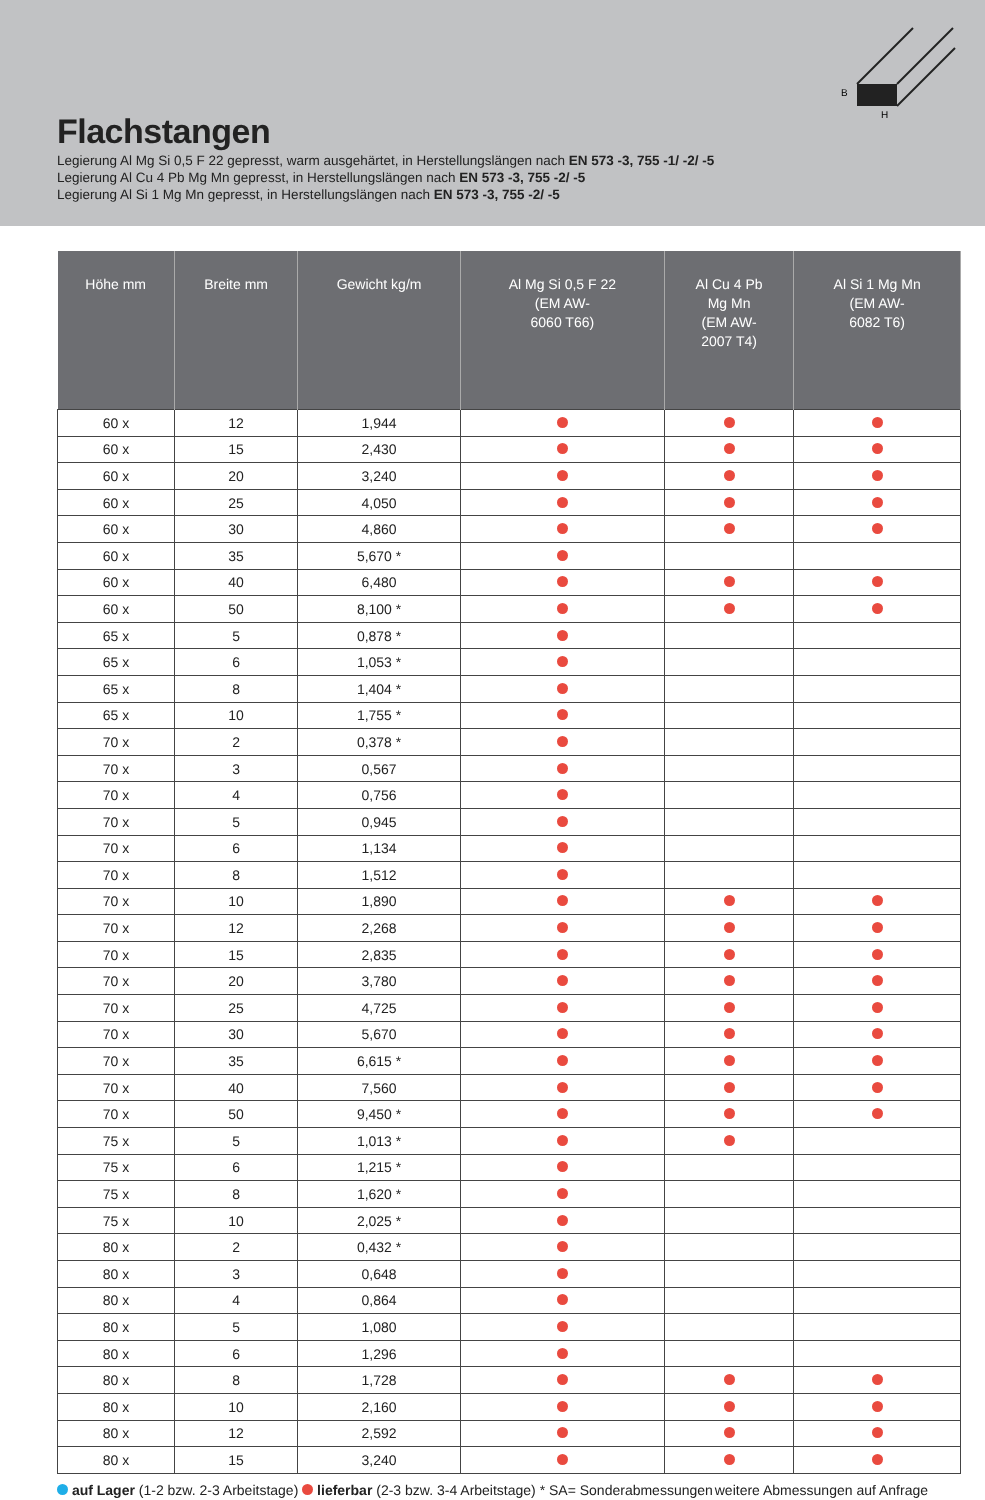B
H
Flachstangen
Legierung Al Mg Si 0,5 F 22 gepresst, warm ausgehärtet, in Herstellungslängen nach EN 573 -3, 755 -1/ -2/ -5
Legierung Al Cu 4 Pb Mg Mn gepresst, in Herstellungslängen nach EN 573 -3, 755 -2/ -5
Legierung Al Si 1 Mg Mn gepresst, in Herstellungslängen nach EN 573 -3, 755 -2/ -5
| Höhe mm | Breite mm | Gewicht kg/m | Al Mg Si 0,5 F 22 (EM AW- 6060 T66) | Al Cu 4 Pb Mg Mn (EM AW- 2007 T4) | Al Si 1 Mg Mn (EM AW- 6082 T6) |
| --- | --- | --- | --- | --- | --- |
| 60 x | 12 | 1,944 | | | |
| 60 x | 15 | 2,430 | | | |
| 60 x | 20 | 3,240 | | | |
| 60 x | 25 | 4,050 | | | |
| 60 x | 30 | 4,860 | | | |
| 60 x | 35 | 5,670 * | | | |
| 60 x | 40 | 6,480 | | | |
| 60 x | 50 | 8,100 * | | | |
| 65 x | 5 | 0,878 * | | | |
| 65 x | 6 | 1,053 * | | | |
| 65 x | 8 | 1,404 * | | | |
| 65 x | 10 | 1,755 * | | | |
| 70 x | 2 | 0,378 * | | | |
| 70 x | 3 | 0,567 | | | |
| 70 x | 4 | 0,756 | | | |
| 70 x | 5 | 0,945 | | | |
| 70 x | 6 | 1,134 | | | |
| 70 x | 8 | 1,512 | | | |
| 70 x | 10 | 1,890 | | | |
| 70 x | 12 | 2,268 | | | |
| 70 x | 15 | 2,835 | | | |
| 70 x | 20 | 3,780 | | | |
| 70 x | 25 | 4,725 | | | |
| 70 x | 30 | 5,670 | | | |
| 70 x | 35 | 6,615 * | | | |
| 70 x | 40 | 7,560 | | | |
| 70 x | 50 | 9,450 * | | | |
| 75 x | 5 | 1,013 * | | | |
| 75 x | 6 | 1,215 * | | | |
| 75 x | 8 | 1,620 * | | | |
| 75 x | 10 | 2,025 * | | | |
| 80 x | 2 | 0,432 * | | | |
| 80 x | 3 | 0,648 | | | |
| 80 x | 4 | 0,864 | | | |
| 80 x | 5 | 1,080 | | | |
| 80 x | 6 | 1,296 | | | |
| 80 x | 8 | 1,728 | | | |
| 80 x | 10 | 2,160 | | | |
| 80 x | 12 | 2,592 | | | |
| 80 x | 15 | 3,240 | | | |
auf Lager (1-2 bzw. 2-3 Arbeitstage) lieferbar (2-3 bzw. 3-4 Arbeitstage) * SA= Sonderabmessungen weitere Abmessungen auf Anfrage